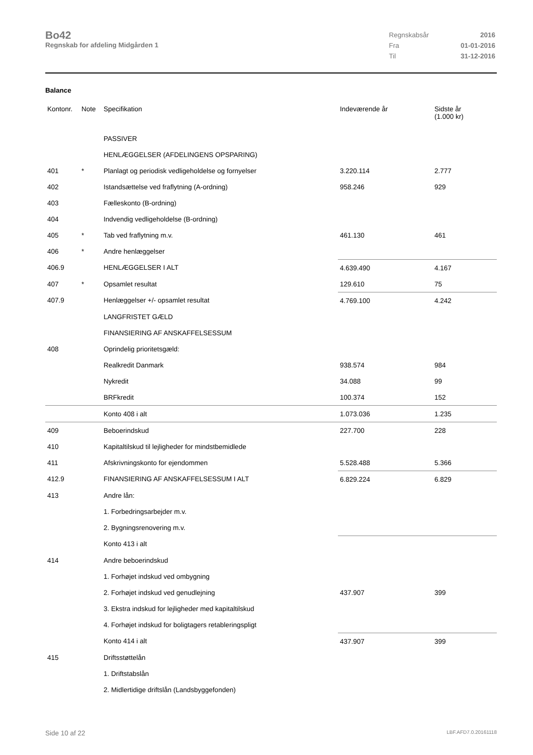Bo42
Regnskab for afdeling Midgården 1
| Regnskabsår | 2016 |
| Fra | 01-01-2016 |
| Til | 31-12-2016 |
Balance
| Kontonr. | Note | Specifikation | Indeværende år | Sidste år (1.000 kr) |
| --- | --- | --- | --- | --- |
| | | PASSIVER | | |
| | | HENLÆGGELSER (AFDELINGENS OPSPARING) | | |
| 401 | * | Planlagt og periodisk vedligeholdelse og fornyelser | 3.220.114 | 2.777 |
| 402 | | Istandsættelse ved fraflytning (A-ordning) | 958.246 | 929 |
| 403 | | Fælleskonto (B-ordning) | | |
| 404 | | Indvendig vedligeholdelse (B-ordning) | | |
| 405 | * | Tab ved fraflytning m.v. | 461.130 | 461 |
| 406 | * | Andre henlæggelser | | |
| 406.9 | | HENLÆGGELSER I ALT | 4.639.490 | 4.167 |
| 407 | * | Opsamlet resultat | 129.610 | 75 |
| 407.9 | | Henlæggelser +/- opsamlet resultat | 4.769.100 | 4.242 |
| | | LANGFRISTET GÆLD | | |
| | | FINANSIERING AF ANSKAFFELSESSUM | | |
| 408 | | Oprindelig prioritetsgæld: | | |
| | | Realkredit Danmark | 938.574 | 984 |
| | | Nykredit | 34.088 | 99 |
| | | BRFkredit | 100.374 | 152 |
| | | Konto 408 i alt | 1.073.036 | 1.235 |
| 409 | | Beboerindskud | 227.700 | 228 |
| 410 | | Kapitaltilskud til lejligheder for mindstbemidlede | | |
| 411 | | Afskrivningskonto for ejendommen | 5.528.488 | 5.366 |
| 412.9 | | FINANSIERING AF ANSKAFFELSESSUM I ALT | 6.829.224 | 6.829 |
| 413 | | Andre lån: | | |
| | | 1. Forbedringsarbejder m.v. | | |
| | | 2. Bygningsrenovering m.v. | | |
| | | Konto 413 i alt | | |
| 414 | | Andre beboerindskud | | |
| | | 1. Forhøjet indskud ved ombygning | | |
| | | 2. Forhøjet indskud ved genudlejning | 437.907 | 399 |
| | | 3. Ekstra indskud for lejligheder med kapitaltilskud | | |
| | | 4. Forhøjet indskud for boligtagers retableringspligt | | |
| | | Konto 414 i alt | 437.907 | 399 |
| 415 | | Driftsstøttelån | | |
| | | 1. Driftstabslån | | |
| | | 2. Midlertidige driftslån (Landsbyggefonden) | | |
Side 10 af 22 LBF.AFD7.0.20161118